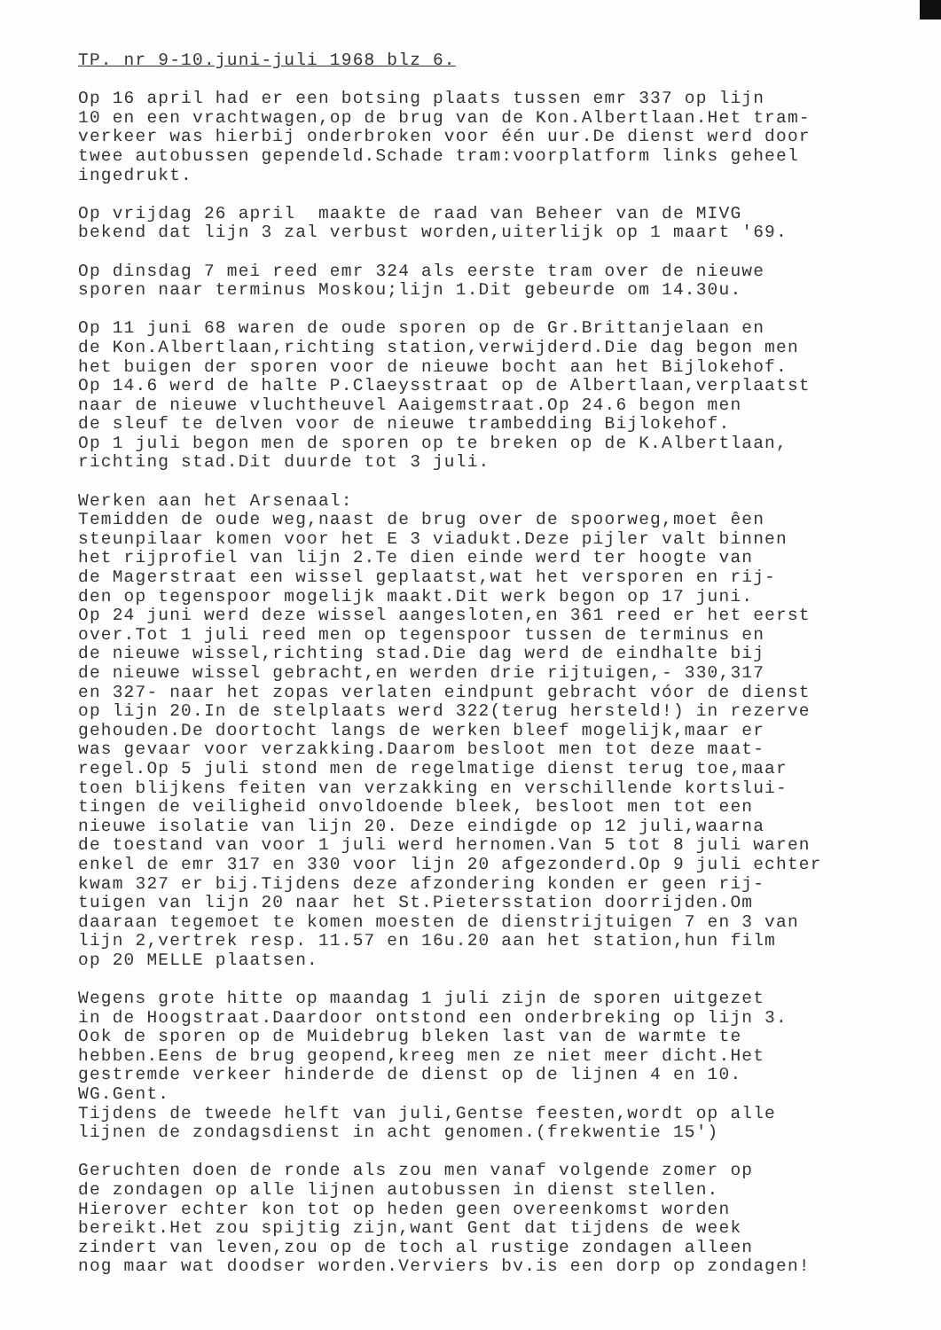TP. nr 9-10.juni-juli 1968 blz 6. Op 16 april had er een botsing plaats tussen emr 337 op lijn 10 en een vrachtwagen,op de brug van de Kon.Albertlaan.Het tram- verkeer was hierbij onderbroken voor één uur.De dienst werd door twee autobussen gependeld.Schade tram:voorplatform links geheel ingedrukt. Op vrijdag 26 april maakte de raad van Beheer van de MIVG bekend dat lijn 3 zal verbust worden,uiterlijk op 1 maart '69. Op dinsdag 7 mei reed emr 324 als eerste tram over de nieuwe sporen naar terminus Moskou;lijn 1.Dit gebeurde om 14.30u. Op 11 juni 68 waren de oude sporen op de Gr.Brittanjelaan en de Kon.Albertlaan,richting station,verwijderd.Die dag begon men het buigen der sporen voor de nieuwe bocht aan het Bijlokehof. Op 14.6 werd de halte P.Claeysstraat op de Albertlaan,verplaatst naar de nieuwe vluchtheuvel Aaigemstraat.Op 24.6 begon men de sleuf te delven voor de nieuwe trambedding Bijlokehof. Op 1 juli begon men de sporen op te breken op de K.Albertlaan, richting stad.Dit duurde tot 3 juli. Werken aan het Arsenaal: Temidden de oude weg,naast de brug over de spoorweg,moet êen steunpilaar komen voor het E 3 viadukt.Deze pijler valt binnen het rijprofiel van lijn 2.Te dien einde werd ter hoogte van de Magerstraat een wissel geplaatst,wat het versporen en rij- den op tegenspoor mogelijk maakt.Dit werk begon op 17 juni. Op 24 juni werd deze wissel aangesloten,en 361 reed er het eerst over.Tot 1 juli reed men op tegenspoor tussen de terminus en de nieuwe wissel,richting stad.Die dag werd de eindhalte bij de nieuwe wissel gebracht,en werden drie rijtuigen,- 330,317 en 327- naar het zopas verlaten eindpunt gebracht vóor de dienst op lijn 20.In de stelplaats werd 322(terug hersteld!) in rezerve gehouden.De doortocht langs de werken bleef mogelijk,maar er was gevaar voor verzakking.Daarom besloot men tot deze maat- regel.Op 5 juli stond men de regelmatige dienst terug toe,maar toen blijkens feiten van verzakking en verschillende kortslui- tingen de veiligheid onvoldoende bleek, besloot men tot een nieuwe isolatie van lijn 20. Deze eindigde op 12 juli,waarna de toestand van voor 1 juli werd hernomen.Van 5 tot 8 juli waren enkel de emr 317 en 330 voor lijn 20 afgezonderd.Op 9 juli echter kwam 327 er bij.Tijdens deze afzondering konden er geen rij- tuigen van lijn 20 naar het St.Pietersstation doorrijden.Om daaraan tegemoet te komen moesten de dienstrijtuigen 7 en 3 van lijn 2,vertrek resp. 11.57 en 16u.20 aan het station,hun film op 20 MELLE plaatsen. Wegens grote hitte op maandag 1 juli zijn de sporen uitgezet in de Hoogstraat.Daardoor ontstond een onderbreking op lijn 3. Ook de sporen op de Muidebrug bleken last van de warmte te hebben.Eens de brug geopend,kreeg men ze niet meer dicht.Het gestremde verkeer hinderde de dienst op de lijnen 4 en 10. WG.Gent. Tijdens de tweede helft van juli,Gentse feesten,wordt op alle lijnen de zondagsdienst in acht genomen.(frekwentie 15') Geruchten doen de ronde als zou men vanaf volgende zomer op de zondagen op alle lijnen autobussen in dienst stellen. Hierover echter kon tot op heden geen overeenkomst worden bereikt.Het zou spijtig zijn,want Gent dat tijdens de week zindert van leven,zou op de toch al rustige zondagen alleen nog maar wat doodser worden.Verviers bv.is een dorp op zondagen!